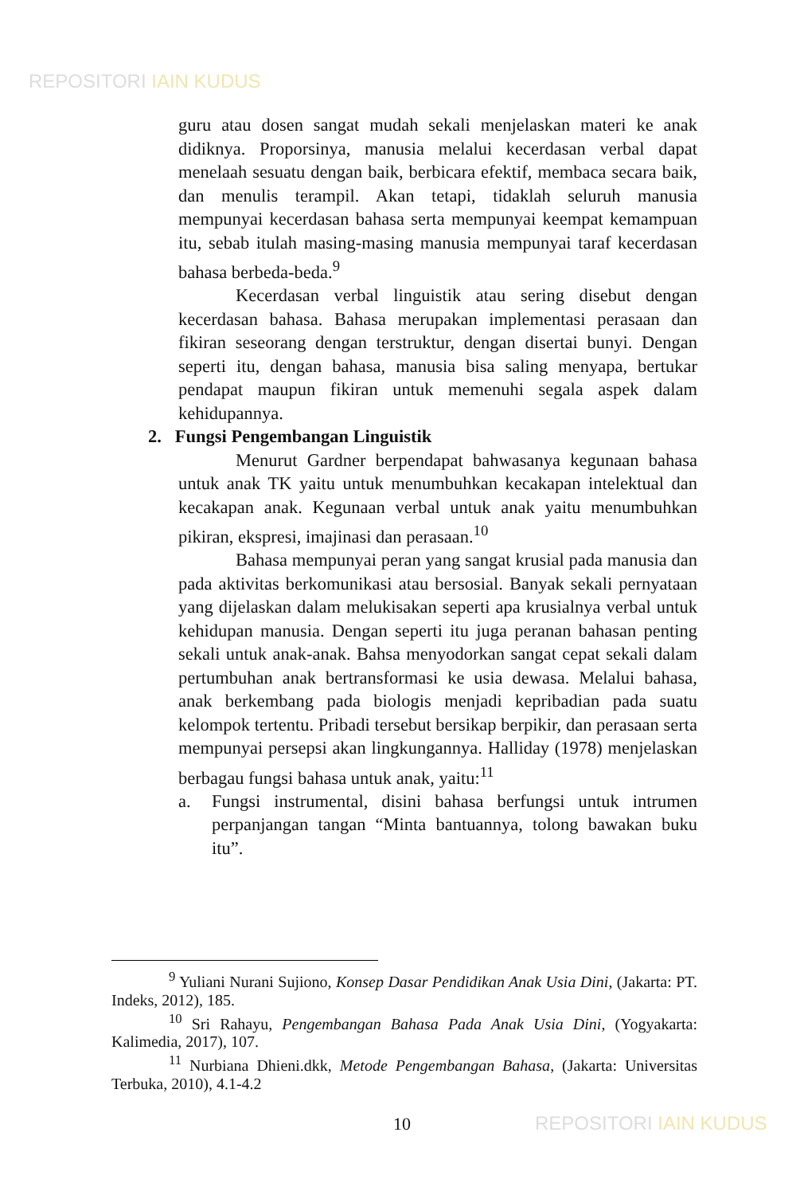REPOSITORI IAIN KUDUS
guru atau dosen sangat mudah sekali menjelaskan materi ke anak didiknya. Proporsinya, manusia melalui kecerdasan verbal dapat menelaah sesuatu dengan baik, berbicara efektif, membaca secara baik, dan menulis terampil. Akan tetapi, tidaklah seluruh manusia mempunyai kecerdasan bahasa serta mempunyai keempat kemampuan itu, sebab itulah masing-masing manusia mempunyai taraf kecerdasan bahasa berbeda-beda.<sup>9</sup>
Kecerdasan verbal linguistik atau sering disebut dengan kecerdasan bahasa. Bahasa merupakan implementasi perasaan dan fikiran seseorang dengan terstruktur, dengan disertai bunyi. Dengan seperti itu, dengan bahasa, manusia bisa saling menyapa, bertukar pendapat maupun fikiran untuk memenuhi segala aspek dalam kehidupannya.
2. Fungsi Pengembangan Linguistik
Menurut Gardner berpendapat bahwasanya kegunaan bahasa untuk anak TK yaitu untuk menumbuhkan kecakapan intelektual dan kecakapan anak. Kegunaan verbal untuk anak yaitu menumbuhkan pikiran, ekspresi, imajinasi dan perasaan.<sup>10</sup>
Bahasa mempunyai peran yang sangat krusial pada manusia dan pada aktivitas berkomunikasi atau bersosial. Banyak sekali pernyataan yang dijelaskan dalam melukisakan seperti apa krusialnya verbal untuk kehidupan manusia. Dengan seperti itu juga peranan bahasan penting sekali untuk anak-anak. Bahsa menyodorkan sangat cepat sekali dalam pertumbuhan anak bertransformasi ke usia dewasa. Melalui bahasa, anak berkembang pada biologis menjadi kepribadian pada suatu kelompok tertentu. Pribadi tersebut bersikap berpikir, dan perasaan serta mempunyai persepsi akan lingkungannya. Halliday (1978) menjelaskan berbagau fungsi bahasa untuk anak, yaitu:<sup>11</sup>
a. Fungsi instrumental, disini bahasa berfungsi untuk intrumen perpanjangan tangan “Minta bantuannya, tolong bawakan buku itu”.
<sup>9</sup> Yuliani Nurani Sujiono, Konsep Dasar Pendidikan Anak Usia Dini, (Jakarta: PT. Indeks, 2012), 185.
<sup>10</sup> Sri Rahayu, Pengembangan Bahasa Pada Anak Usia Dini, (Yogyakarta: Kalimedia, 2017), 107.
<sup>11</sup> Nurbiana Dhieni.dkk, Metode Pengembangan Bahasa, (Jakarta: Universitas Terbuka, 2010), 4.1-4.2
10 REPOSITORI IAIN KUDUS